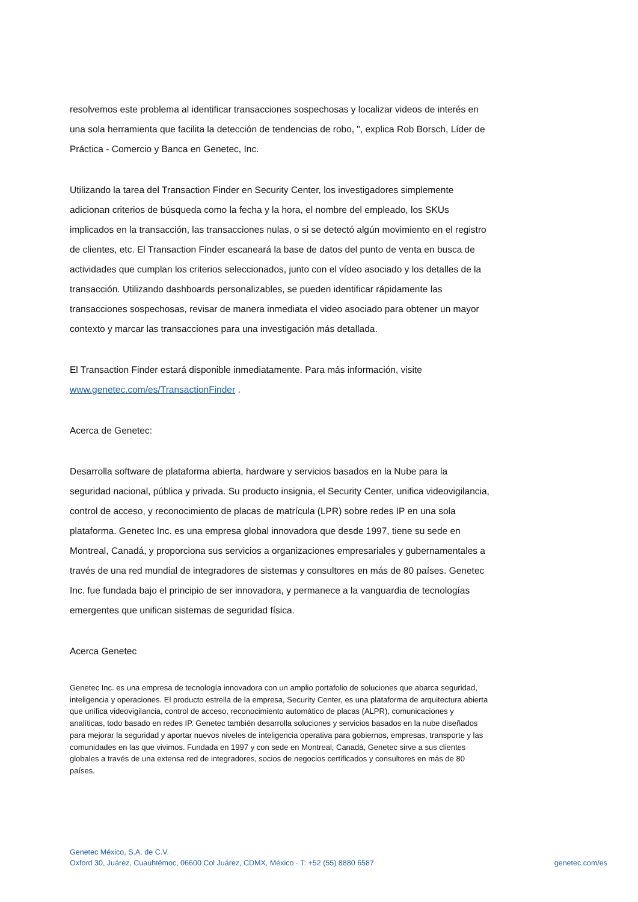resolvemos este problema al identificar transacciones sospechosas y localizar videos de interés en una sola herramienta que facilita la detección de tendencias de robo, ", explica Rob Borsch, Líder de Práctica - Comercio y Banca en Genetec, Inc.
Utilizando la tarea del Transaction Finder en Security Center, los investigadores simplemente adicionan criterios de búsqueda como la fecha y la hora, el nombre del empleado, los SKUs implicados en la transacción, las transacciones nulas, o si se detectó algún movimiento en el registro de clientes, etc. El Transaction Finder escaneará la base de datos del punto de venta en busca de actividades que cumplan los criterios seleccionados, junto con el vídeo asociado y los detalles de la transacción. Utilizando dashboards personalizables, se pueden identificar rápidamente las transacciones sospechosas, revisar de manera inmediata el video asociado para obtener un mayor contexto y marcar las transacciones para una investigación más detallada.
El Transaction Finder estará disponible inmediatamente. Para más información, visite www.genetec.com/es/TransactionFinder .
Acerca de Genetec:
Desarrolla software de plataforma abierta, hardware y servicios basados en la Nube para la seguridad nacional, pública y privada. Su producto insignia, el Security Center, unifica videovigilancia, control de acceso, y reconocimiento de placas de matrícula (LPR) sobre redes IP en una sola plataforma. Genetec Inc. es una empresa global innovadora que desde 1997, tiene su sede en Montreal, Canadá, y proporciona sus servicios a organizaciones empresariales y gubernamentales a través de una red mundial de integradores de sistemas y consultores en más de 80 países. Genetec Inc. fue fundada bajo el principio de ser innovadora, y permanece a la vanguardia de tecnologías emergentes que unifican sistemas de seguridad física.
Acerca Genetec
Genetec Inc. es una empresa de tecnología innovadora con un amplio portafolio de soluciones que abarca seguridad, inteligencia y operaciones. El producto estrella de la empresa, Security Center, es una plataforma de arquitectura abierta que unifica videovigilancia, control de acceso, reconocimiento automático de placas (ALPR), comunicaciones y analíticas, todo basado en redes IP. Genetec también desarrolla soluciones y servicios basados en la nube diseñados para mejorar la seguridad y aportar nuevos niveles de inteligencia operativa para gobiernos, empresas, transporte y las comunidades en las que vivimos. Fundada en 1997 y con sede en Montreal, Canadá, Genetec sirve a sus clientes globales a través de una extensa red de integradores, socios de negocios certificados y consultores en más de 80 países.
Genetec México, S.A. de C.V.
Oxford 30, Juárez, Cuauhtémoc, 06600 Col Juárez, CDMX, México · T: +52 (55) 8880 6587
genetec.com/es